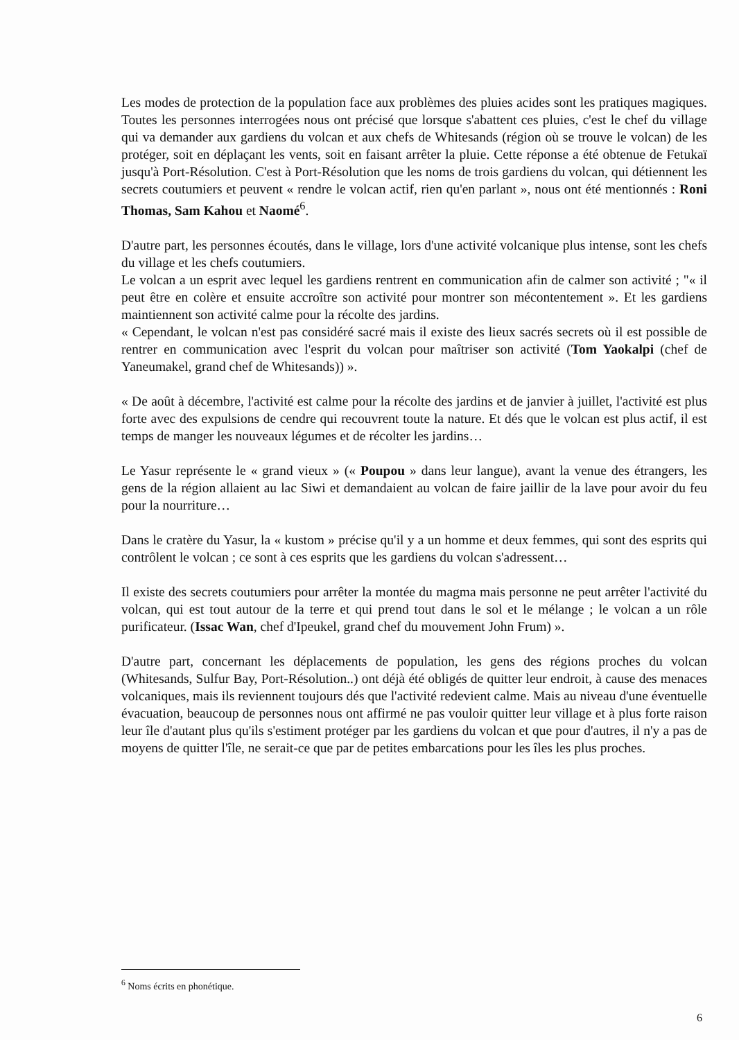Les modes de protection de la population face aux problèmes des pluies acides sont les pratiques magiques. Toutes les personnes interrogées nous ont précisé que lorsque s'abattent ces pluies, c'est le chef du village qui va demander aux gardiens du volcan et aux chefs de Whitesands (région où se trouve le volcan) de les protéger, soit en déplaçant les vents, soit en faisant arrêter la pluie. Cette réponse a été obtenue de Fetukaï jusqu'à Port-Résolution. C'est à Port-Résolution que les noms de trois gardiens du volcan, qui détiennent les secrets coutumiers et peuvent « rendre le volcan actif, rien qu'en parlant », nous ont été mentionnés : Roni Thomas, Sam Kahou et Naomé<sup>6</sup>.
D'autre part, les personnes écoutés, dans le village, lors d'une activité volcanique plus intense, sont les chefs du village et les chefs coutumiers.
Le volcan a un esprit avec lequel les gardiens rentrent en communication afin de calmer son activité ; "« il peut être en colère et ensuite accroître son activité pour montrer son mécontentement ». Et les gardiens maintiennent son activité calme pour la récolte des jardins.
« Cependant, le volcan n'est pas considéré sacré mais il existe des lieux sacrés secrets où il est possible de rentrer en communication avec l'esprit du volcan pour maîtriser son activité (Tom Yaokalpi (chef de Yaneumakel, grand chef de Whitesands)) ».
« De août à décembre, l'activité est calme pour la récolte des jardins et de janvier à juillet, l'activité est plus forte avec des expulsions de cendre qui recouvrent toute la nature. Et dés que le volcan est plus actif, il est temps de manger les nouveaux légumes et de récolter les jardins…
Le Yasur représente le « grand vieux » (« Poupou » dans leur langue), avant la venue des étrangers, les gens de la région allaient au lac Siwi et demandaient au volcan de faire jaillir de la lave pour avoir du feu pour la nourriture…
Dans le cratère du Yasur, la « kustom » précise qu'il y a un homme et deux femmes, qui sont des esprits qui contrôlent le volcan ; ce sont à ces esprits que les gardiens du volcan s'adressent…
Il existe des secrets coutumiers pour arrêter la montée du magma mais personne ne peut arrêter l'activité du volcan, qui est tout autour de la terre et qui prend tout dans le sol et le mélange ; le volcan a un rôle purificateur. (Issac Wan, chef d'Ipeukel, grand chef du mouvement John Frum) ».
D'autre part, concernant les déplacements de population, les gens des régions proches du volcan (Whitesands, Sulfur Bay, Port-Résolution..) ont déjà été obligés de quitter leur endroit, à cause des menaces volcaniques, mais ils reviennent toujours dés que l'activité redevient calme. Mais au niveau d'une éventuelle évacuation, beaucoup de personnes nous ont affirmé ne pas vouloir quitter leur village et à plus forte raison leur île d'autant plus qu'ils s'estiment protéger par les gardiens du volcan et que pour d'autres, il n'y a pas de moyens de quitter l'île, ne serait-ce que par de petites embarcations pour les îles les plus proches.
<sup>6</sup> Noms écrits en phonétique.
6